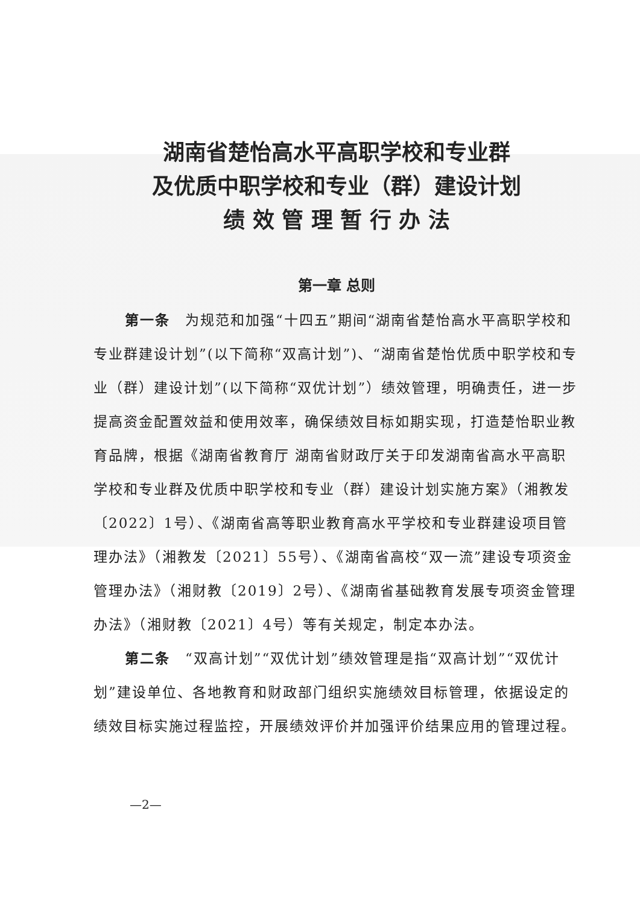湖南省楚怡高水平高职学校和专业群
及优质中职学校和专业（群）建设计划
绩 效 管 理 暂 行 办 法
第一章 总则
第一条　为规范和加强“十四五”期间“湖南省楚怡高水平高职学校和专业群建设计划”(以下简称“双高计划”)、“湖南省楚怡优质中职学校和专业（群）建设计划”(以下简称“双优计划”）绩效管理，明确责任，进一步提高资金配置效益和使用效率，确保绩效目标如期实现，打造楚怡职业教育品牌，根据《湖南省教育厅 湖南省财政厅关于印发湖南省高水平高职学校和专业群及优质中职学校和专业（群）建设计划实施方案》（湘教发〔2022〕1号）、《湖南省高等职业教育高水平学校和专业群建设项目管理办法》（湘教发〔2021〕55号）、《湖南省高校“双一流”建设专项资金管理办法》（湘财教〔2019〕2号）、《湖南省基础教育发展专项资金管理办法》（湘财教〔2021〕4号）等有关规定，制定本办法。
第二条　“双高计划”“双优计划”绩效管理是指“双高计划”“双优计划”建设单位、各地教育和财政部门组织实施绩效目标管理，依据设定的绩效目标实施过程监控，开展绩效评价并加强评价结果应用的管理过程。
—2—